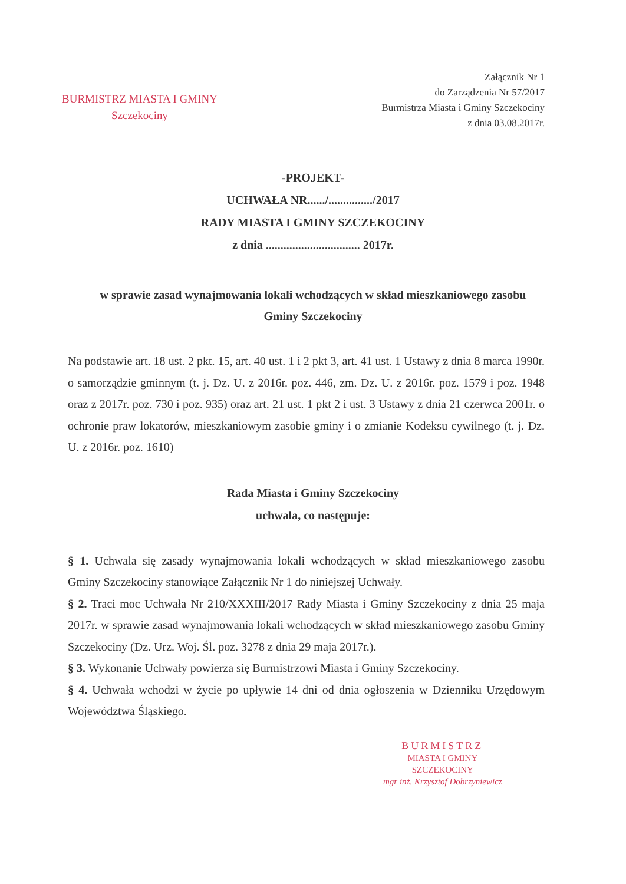BURMISTRZ MIASTA I GMINY
Szczekociny
Załącznik Nr 1
do Zarządzenia Nr 57/2017
Burmistrza Miasta i Gminy Szczekociny
z dnia 03.08.2017r.
-PROJEKT-
UCHWAŁA NR....../.............../2017
RADY MIASTA I GMINY SZCZEKOCINY
z dnia ................................ 2017r.
w sprawie zasad wynajmowania lokali wchodzących w skład mieszkaniowego zasobu
Gminy Szczekociny
Na podstawie art. 18 ust. 2 pkt. 15, art. 40 ust. 1 i 2 pkt 3, art. 41 ust. 1 Ustawy z dnia 8 marca 1990r. o samorządzie gminnym (t. j. Dz. U. z 2016r. poz. 446, zm. Dz. U. z 2016r. poz. 1579 i poz. 1948 oraz z 2017r. poz. 730 i poz. 935) oraz art. 21 ust. 1 pkt 2 i ust. 3 Ustawy z dnia 21 czerwca 2001r. o ochronie praw lokatorów, mieszkaniowym zasobie gminy i o zmianie Kodeksu cywilnego (t. j. Dz. U. z 2016r. poz. 1610)
Rada Miasta i Gminy Szczekociny
uchwala, co następuje:
§ 1. Uchwala się zasady wynajmowania lokali wchodzących w skład mieszkaniowego zasobu Gminy Szczekociny stanowiące Załącznik Nr 1 do niniejszej Uchwały.
§ 2. Traci moc Uchwała Nr 210/XXXIII/2017 Rady Miasta i Gminy Szczekociny z dnia 25 maja 2017r. w sprawie zasad wynajmowania lokali wchodzących w skład mieszkaniowego zasobu Gminy Szczekociny (Dz. Urz. Woj. Śl. poz. 3278 z dnia 29 maja 2017r.).
§ 3. Wykonanie Uchwały powierza się Burmistrzowi Miasta i Gminy Szczekociny.
§ 4. Uchwała wchodzi w życie po upływie 14 dni od dnia ogłoszenia w Dzienniku Urzędowym Województwa Śląskiego.
BURMISTRZ
MIASTA I GMINY
SZCZEKOCINY
mgr inż. Krzysztof Dobrzyniewicz